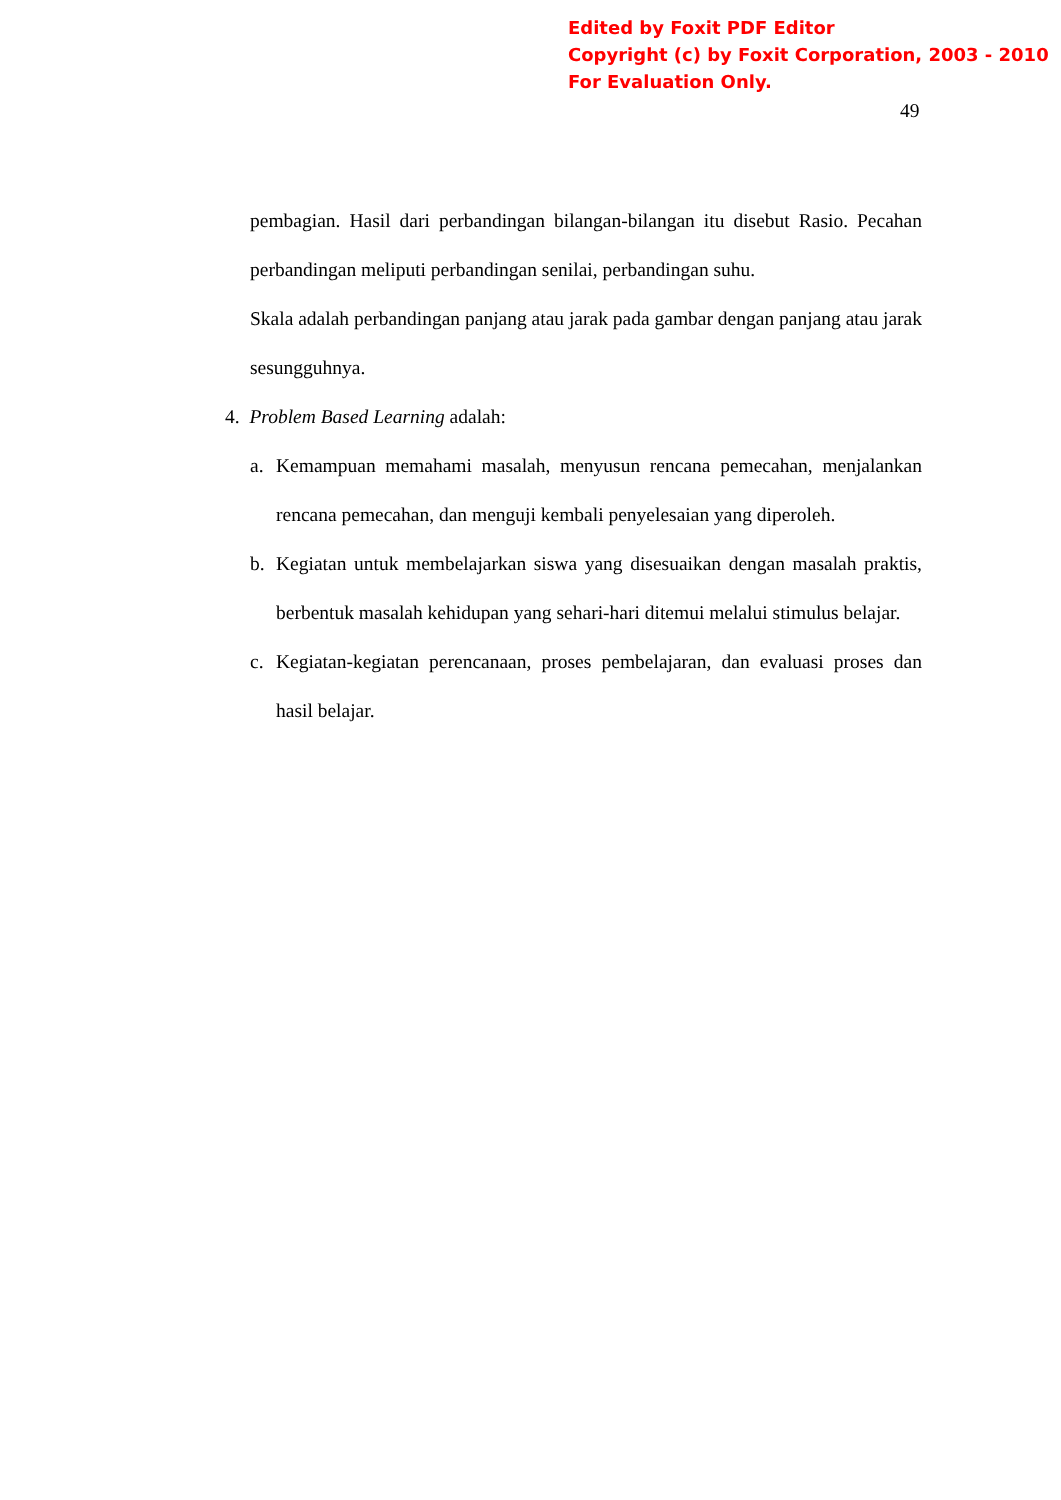Edited by Foxit PDF Editor
Copyright (c) by Foxit Corporation, 2003 - 2010
For Evaluation Only.
49
pembagian. Hasil dari perbandingan bilangan-bilangan itu disebut Rasio. Pecahan perbandingan meliputi perbandingan senilai, perbandingan suhu.
Skala adalah perbandingan panjang atau jarak pada gambar dengan panjang atau jarak sesungguhnya.
4. Problem Based Learning adalah:
a. Kemampuan memahami masalah, menyusun rencana pemecahan, menjalankan rencana pemecahan, dan menguji kembali penyelesaian yang diperoleh.
b. Kegiatan untuk membelajarkan siswa yang disesuaikan dengan masalah praktis, berbentuk masalah kehidupan yang sehari-hari ditemui melalui stimulus belajar.
c. Kegiatan-kegiatan perencanaan, proses pembelajaran, dan evaluasi proses dan hasil belajar.